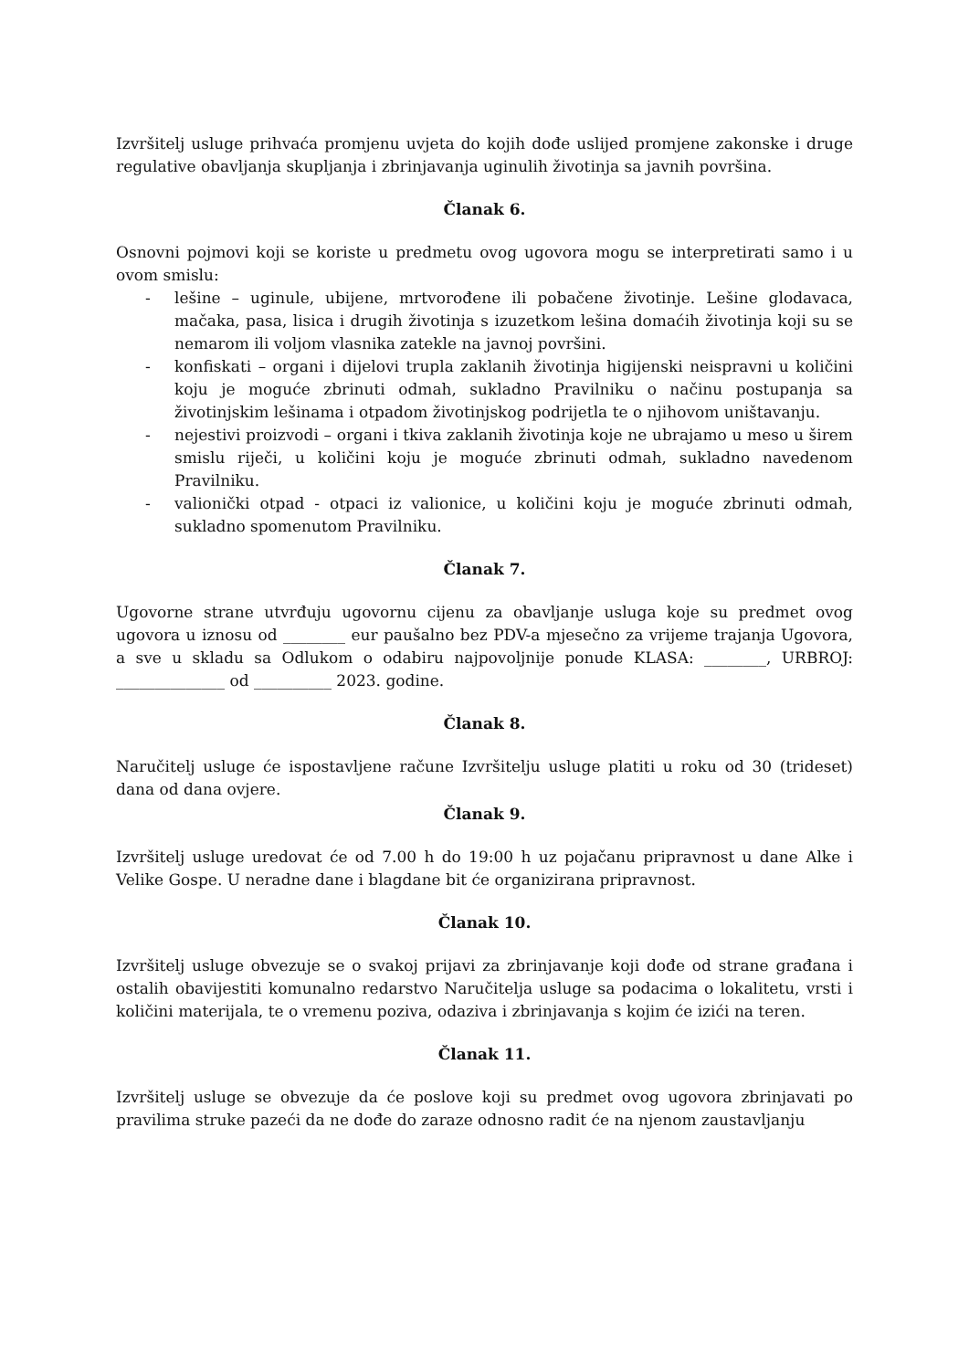Izvršitelj usluge prihvaća promjenu uvjeta do kojih dođe uslijed promjene zakonske i druge regulative obavljanja skupljanja i zbrinjavanja uginulih životinja sa javnih površina.
Članak 6.
Osnovni pojmovi koji se koriste u predmetu ovog ugovora mogu se interpretirati samo i u ovom smislu:
- lešine – uginule, ubijene, mrtvorođene ili pobačene životinje. Lešine glodavaca, mačaka, pasa, lisica i drugih životinja s izuzetkom lešina domaćih životinja koji su se nemarom ili voljom vlasnika zatekle na javnoj površini.
- konfiskati – organi i dijelovi trupla zaklanih životinja higijenski neispravni u količini koju je moguće zbrinuti odmah, sukladno Pravilniku o načinu postupanja sa životinjskim lešinama i otpadom životinjskog podrijetla te o njihovom uništavanju.
- nejestivi proizvodi – organi i tkiva zaklanih životinja koje ne ubrajamo u meso u širem smislu riječi, u količini koju je moguće zbrinuti odmah, sukladno navedenom Pravilniku.
- valionički otpad - otpaci iz valionice, u količini koju je moguće zbrinuti odmah, sukladno spomenutom Pravilniku.
Članak 7.
Ugovorne strane utvrđuju ugovornu cijenu za obavljanje usluga koje su predmet ovog ugovora u iznosu od ________ eur paušalno bez PDV-a mjesečno za vrijeme trajanja Ugovora, a sve u skladu sa Odlukom o odabiru najpovoljnije ponude KLASA: ________, URBROJ: ______________ od __________ 2023. godine.
Članak 8.
Naručitelj usluge će ispostavljene račune Izvršitelju usluge platiti u roku od 30 (trideset) dana od dana ovjere.
Članak 9.
Izvršitelj usluge uredovat će od 7.00 h do 19:00 h uz pojačanu pripravnost u dane Alke i Velike Gospe. U neradne dane i blagdane bit će organizirana pripravnost.
Članak 10.
Izvršitelj usluge obvezuje se o svakoj prijavi za zbrinjavanje koji dođe od strane građana i ostalih obavijestiti komunalno redarstvo Naručitelja usluge sa podacima o lokalitetu, vrsti i količini materijala, te o vremenu poziva, odaziva i zbrinjavanja s kojim će izići na teren.
Članak 11.
Izvršitelj usluge se obvezuje da će poslove koji su predmet ovog ugovora zbrinjavati po pravilima struke pazeći da ne dođe do zaraze odnosno radit će na njenom zaustavljanju